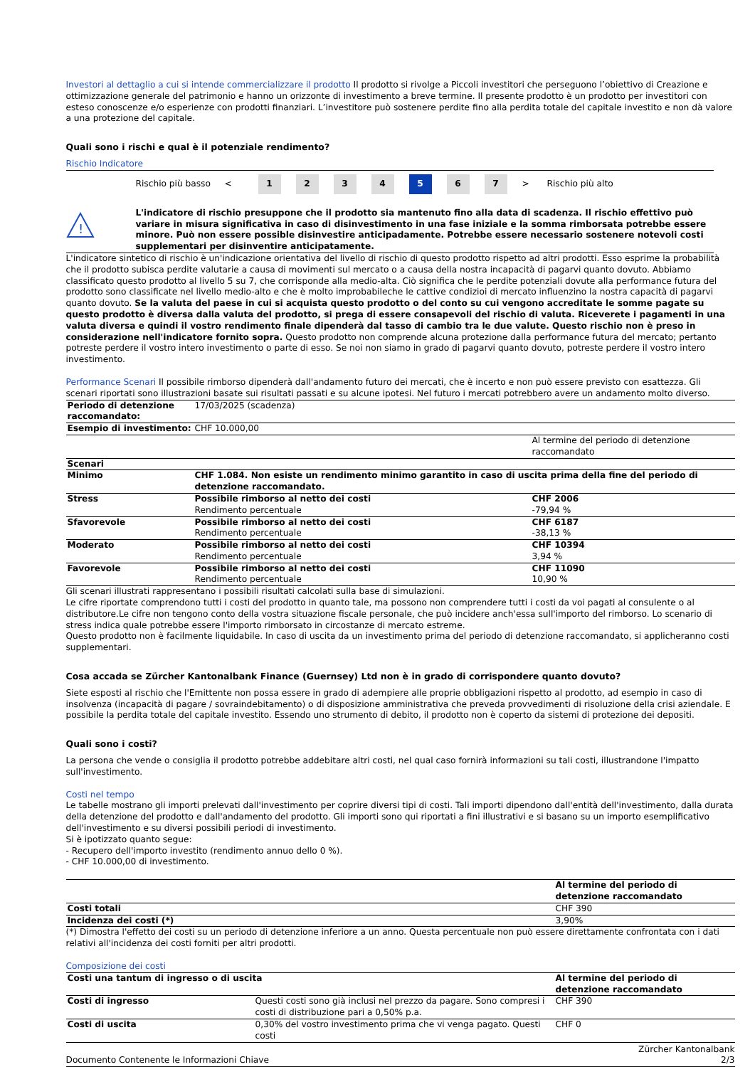Investori al dettaglio a cui si intende commercializzare il prodotto Il prodotto si rivolge a Piccoli investitori che perseguono l’obiettivo di Creazione e ottimizzazione generale del patrimonio e hanno un orizzonte di investimento a breve termine. Il presente prodotto è un prodotto per investitori con esteso conoscenze e/o esperienze con prodotti finanziari. L’investitore può sostenere perdite fino alla perdita totale del capitale investito e non dà valore a una protezione del capitale.
Quali sono i rischi e qual è il potenziale rendimento?
Rischio Indicatore
Rischio più basso <
1 2 3 4 5 6 7
> Rischio più alto
!
L'indicatore di rischio presuppone che il prodotto sia mantenuto fino alla data di scadenza. Il rischio effettivo può variare in misura significativa in caso di disinvestimento in una fase iniziale e la somma rimborsata potrebbe essere minore. Può non essere possible disinvestire anticipadamente. Potrebbe essere necessario sostenere notevoli costi supplementari per disinventire anticipatamente.
L'indicatore sintetico di rischio è un'indicazione orientativa del livello di rischio di questo prodotto rispetto ad altri prodotti. Esso esprime la probabilità che il prodotto subisca perdite valutarie a causa di movimenti sul mercato o a causa della nostra incapacità di pagarvi quanto dovuto. Abbiamo classificato questo prodotto al livello 5 su 7, che corrisponde alla medio-alta. Ciò significa che le perdite potenziali dovute alla performance futura del prodotto sono classificate nel livello medio-alto e che è molto improbabileche le cattive condizioi di mercato influenzino la nostra capacità di pagarvi quanto dovuto. Se la valuta del paese in cui si acquista questo prodotto o del conto su cui vengono accreditate le somme pagate su questo prodotto è diversa dalla valuta del prodotto, si prega di essere consapevoli del rischio di valuta. Riceverete i pagamenti in una valuta diversa e quindi il vostro rendimento finale dipenderà dal tasso di cambio tra le due valute. Questo rischio non è preso in considerazione nell'indicatore fornito sopra. Questo prodotto non comprende alcuna protezione dalla performance futura del mercato; pertanto potreste perdere il vostro intero investimento o parte di esso. Se noi non siamo in grado di pagarvi quanto dovuto, potreste perdere il vostro intero investimento.
Performance Scenari Il possibile rimborso dipenderà dall'andamento futuro dei mercati, che è incerto e non può essere previsto con esattezza. Gli scenari riportati sono illustrazioni basate sui risultati passati e su alcune ipotesi. Nel futuro i mercati potrebbero avere un andamento molto diverso.
| Periodo di detenzione raccomandato: | 17/03/2025 (scadenza) | |
| Esempio di investimento: | CHF 10.000,00 | |
| | | Al termine del periodo di detenzione raccomandato |
| Scenari | | |
| Minimo | CHF 1.084. Non esiste un rendimento minimo garantito in caso di uscita prima della fine del periodo di detenzione raccomandato. | |
| Stress | Possibile rimborso al netto dei costi Rendimento percentuale | CHF 2006 -79,94 % |
| Sfavorevole | Possibile rimborso al netto dei costi Rendimento percentuale | CHF 6187 -38,13 % |
| Moderato | Possibile rimborso al netto dei costi Rendimento percentuale | CHF 10394 3,94 % |
| Favorevole | Possibile rimborso al netto dei costi Rendimento percentuale | CHF 11090 10,90 % |
Gli scenari illustrati rappresentano i possibili risultati calcolati sulla base di simulazioni.
Le cifre riportate comprendono tutti i costi del prodotto in quanto tale, ma possono non comprendere tutti i costi da voi pagati al consulente o al distributore.Le cifre non tengono conto della vostra situazione fiscale personale, che può incidere anch'essa sull'importo del rimborso. Lo scenario di stress indica quale potrebbe essere l'importo rimborsato in circostanze di mercato estreme.
Questo prodotto non è facilmente liquidabile. In caso di uscita da un investimento prima del periodo di detenzione raccomandato, si applicheranno costi supplementari.
Cosa accada se Zürcher Kantonalbank Finance (Guernsey) Ltd non è in grado di corrispondere quanto dovuto?
Siete esposti al rischio che l'Emittente non possa essere in grado di adempiere alle proprie obbligazioni rispetto al prodotto, ad esempio in caso di insolvenza (incapacità di pagare / sovraindebitamento) o di disposizione amministrativa che preveda provvedimenti di risoluzione della crisi aziendale. E possibile la perdita totale del capitale investito. Essendo uno strumento di debito, il prodotto non è coperto da sistemi di protezione dei depositi.
Quali sono i costi?
La persona che vende o consiglia il prodotto potrebbe addebitare altri costi, nel qual caso fornirà informazioni su tali costi, illustrandone l'impatto sull'investimento.
Costi nel tempo
Le tabelle mostrano gli importi prelevati dall'investimento per coprire diversi tipi di costi. Tali importi dipendono dall'entità dell'investimento, dalla durata della detenzione del prodotto e dall'andamento del prodotto. Gli importi sono qui riportati a fini illustrativi e si basano su un importo esemplificativo dell'investimento e su diversi possibili periodi di investimento.
Si è ipotizzato quanto segue:
- Recupero dell'importo investito (rendimento annuo dello 0 %).
- CHF 10.000,00 di investimento.
| | Al termine del periodo di detenzione raccomandato |
| Costi totali | CHF 390 |
| Incidenza dei costi (*) | 3,90% |
(*) Dimostra l'effetto dei costi su un periodo di detenzione inferiore a un anno. Questa percentuale non può essere direttamente confrontata con i dati relativi all'incidenza dei costi forniti per altri prodotti.
Composizione dei costi
| Costi una tantum di ingresso o di uscita | | Al termine del periodo di detenzione raccomandato |
| --- | --- | --- |
| Costi di ingresso | Questi costi sono già inclusi nel prezzo da pagare. Sono compresi i costi di distribuzione pari a 0,50% p.a. | CHF 390 |
| Costi di uscita | 0,30% del vostro investimento prima che vi venga pagato. Questi costi | CHF 0 |
Documento Contenente le Informazioni Chiave Zürcher Kantonalbank
2/3